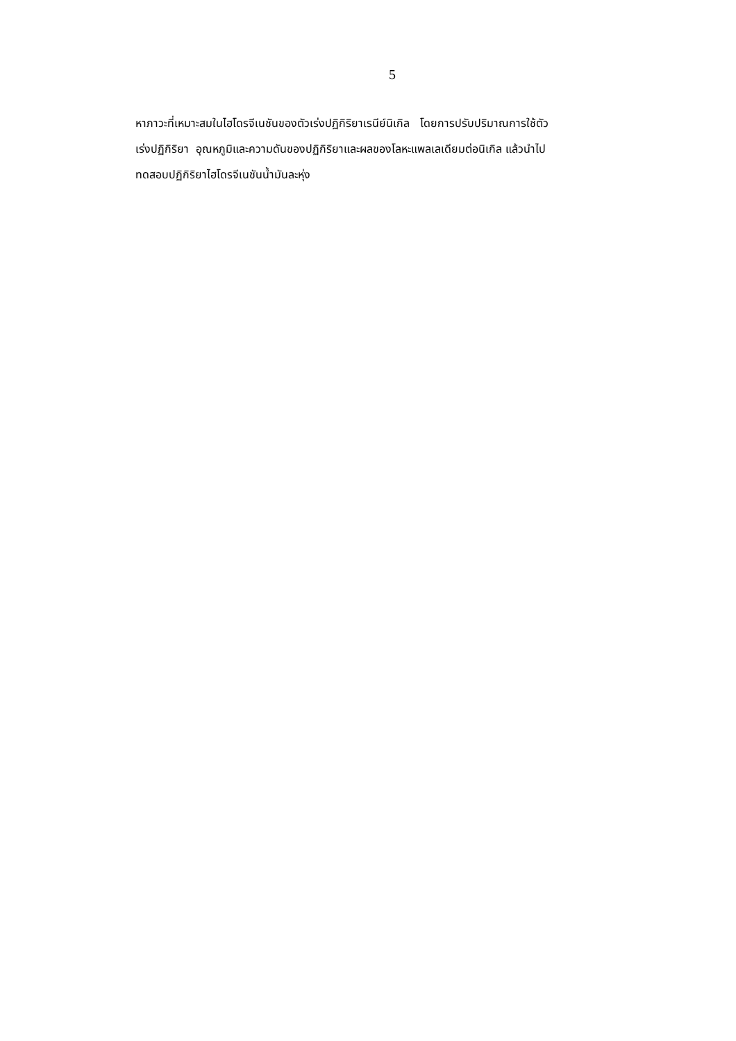5
หาภาวะที่เหมาะสมในไฮโดรจีเนชันของตัวเร่งปฏิกิริยาเรนีย์นิเกิล โดยการปรับปริมาณการใช้ตัว
เร่งปฏิกิริยา อุณหภูมิและความดันของปฏิกิริยาและผลของโลหะแพลเลเดียมต่อนิเกิล แล้วนำไป
ทดสอบปฏิกิริยาไฮโดรจีเนชันน้ำมันละหุ่ง